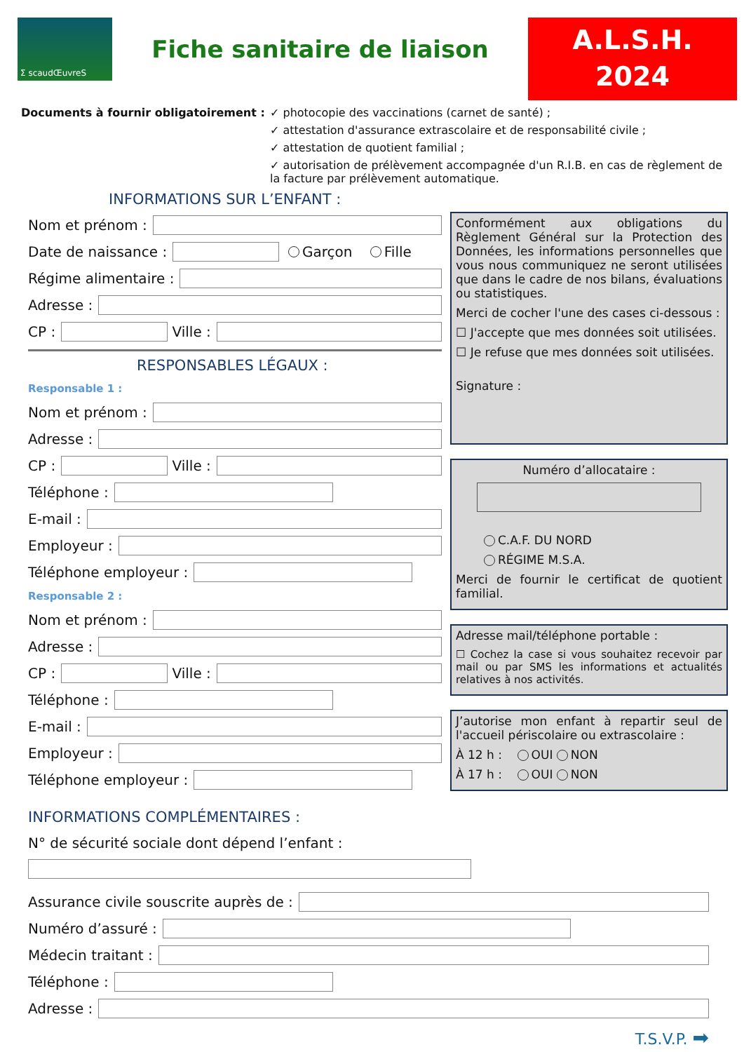Σ scaudŒuvreS
Fiche sanitaire de liaison
A.L.S.H.
2024
Documents à fournir obligatoirement :
✓ photocopie des vaccinations (carnet de santé) ;
✓ attestation d'assurance extrascolaire et de responsabilité civile ;
✓ attestation de quotient familial ;
✓ autorisation de prélèvement accompagnée d'un R.I.B. en cas de règlement de la facture par prélèvement automatique.
INFORMATIONS SUR L’ENFANT :
Nom et prénom :
Date de naissance : Garçon Fille
Régime alimentaire :
Adresse :
CP : Ville :
RESPONSABLES LÉGAUX :
Responsable 1 :
Nom et prénom :
Adresse :
CP : Ville :
Téléphone :
E-mail :
Employeur :
Téléphone employeur :
Responsable 2 :
Nom et prénom :
Adresse :
CP : Ville :
Téléphone :
E-mail :
Employeur :
Téléphone employeur :
INFORMATIONS COMPLÉMENTAIRES :
N° de sécurité sociale dont dépend l’enfant :
Conformément aux obligations du Règlement Général sur la Protection des Données, les informations personnelles que vous nous communiquez ne seront utilisées que dans le cadre de nos bilans, évaluations ou statistiques.
Merci de cocher l'une des cases ci-dessous :
☐ J'accepte que mes données soit utilisées.
☐ Je refuse que mes données soit utilisées.
Signature :
Numéro d’allocataire :
C.A.F. DU NORD
RÉGIME M.S.A.
Merci de fournir le certificat de quotient familial.
Adresse mail/téléphone portable :
☐ Cochez la case si vous souhaitez recevoir par mail ou par SMS les informations et actualités relatives à nos activités.
J’autorise mon enfant à repartir seul de l'accueil périscolaire ou extrascolaire :
À 12 h : OUI NON
À 17 h : OUI NON
Assurance civile souscrite auprès de :
Numéro d’assuré :
Médecin traitant :
Téléphone :
Adresse :
T.S.V.P. ➡